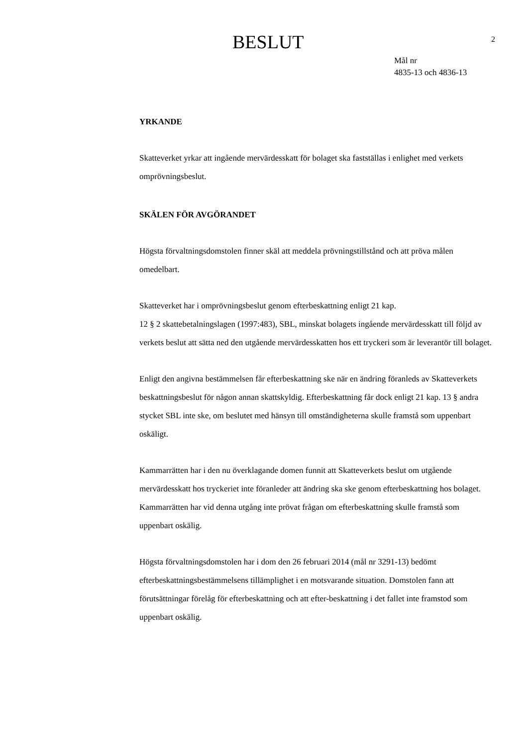BESLUT
2
Mål nr
4835-13 och 4836-13
YRKANDE
Skatteverket yrkar att ingående mervärdesskatt för bolaget ska fastställas i enlighet med verkets omprövningsbeslut.
SKÄLEN FÖR AVGÖRANDET
Högsta förvaltningsdomstolen finner skäl att meddela prövningstillstånd och att pröva målen omedelbart.
Skatteverket har i omprövningsbeslut genom efterbeskattning enligt 21 kap.
12 § 2 skattebetalningslagen (1997:483), SBL, minskat bolagets ingående mervärdesskatt till följd av verkets beslut att sätta ned den utgående mervärdesskatten hos ett tryckeri som är leverantör till bolaget.
Enligt den angivna bestämmelsen får efterbeskattning ske när en ändring föranleds av Skatteverkets beskattningsbeslut för någon annan skattskyldig. Efterbeskattning får dock enligt 21 kap. 13 § andra stycket SBL inte ske, om beslutet med hänsyn till omständigheterna skulle framstå som uppenbart oskäligt.
Kammarrätten har i den nu överklagande domen funnit att Skatteverkets beslut om utgående mervärdesskatt hos tryckeriet inte föranleder att ändring ska ske genom efterbeskattning hos bolaget. Kammarrätten har vid denna utgång inte prövat frågan om efterbeskattning skulle framstå som uppenbart oskälig.
Högsta förvaltningsdomstolen har i dom den 26 februari 2014 (mål nr 3291-13) bedömt efterbeskattningsbestämmelsens tillämplighet i en motsvarande situation. Domstolen fann att förutsättningar förelåg för efterbeskattning och att efter-beskattning i det fallet inte framstod som uppenbart oskälig.